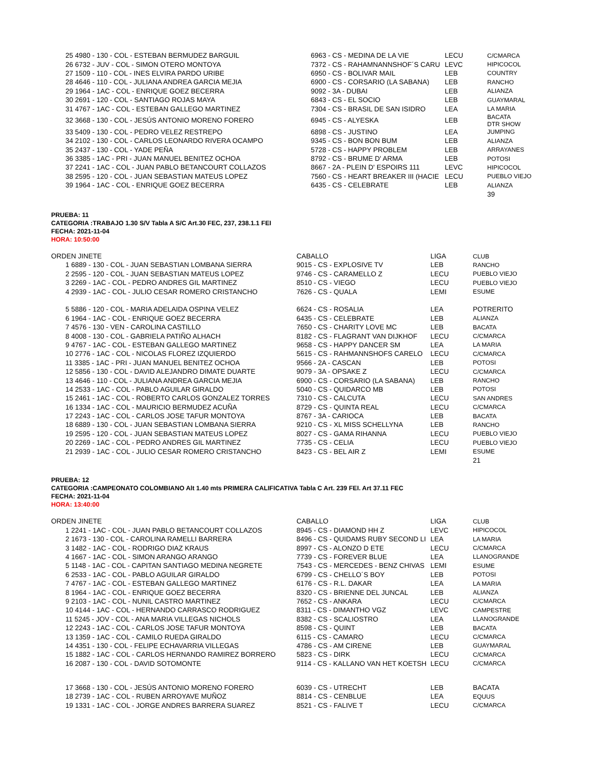| 25 4980 - 130 - COL - ESTEBAN BERMUDEZ BARGUIL | 6963 - CS - MEDINA DE LA VIE | LECU | C/CMARCA |
| 26 6732 - JUV - COL - SIMON OTERO MONTOYA | 7372 - CS - RAHAMNANNSHOF´S CARU | LEVC | HIPICOCOL |
| 27 1509 - 110 - COL - INES ELVIRA PARDO URIBE | 6950 - CS - BOLIVAR MAIL | LEB | COUNTRY |
| 28 4646 - 110 - COL - JULIANA ANDREA GARCIA MEJIA | 6900 - CS - CORSARIO (LA SABANA) | LEB | RANCHO |
| 29 1964 - 1AC - COL - ENRIQUE GOEZ BECERRA | 9092 - 3A - DUBAI | LEB | ALIANZA |
| 30 2691 - 120 - COL - SANTIAGO ROJAS MAYA | 6843 - CS - EL SOCIO | LEB | GUAYMARAL |
| 31 4767 - 1AC - COL - ESTEBAN GALLEGO MARTINEZ | 7304 - CS - BRASIL DE SAN ISIDRO | LEA | LA MARIA |
| 32 3668 - 130 - COL - JESÚS ANTONIO MORENO FORERO | 6945 - CS - ALYESKA | LEB | BACATA DTR SHOW |
| 33 5409 - 130 - COL - PEDRO VELEZ RESTREPO | 6898 - CS - JUSTINO | LEA | JUMPING |
| 34 2102 - 130 - COL - CARLOS LEONARDO RIVERA OCAMPO | 9345 - CS - BON BON BUM | LEB | ALIANZA |
| 35 2437 - 130 - COL - YADE PEÑA | 5728 - CS - HAPPY PROBLEM | LEB | ARRAYANES |
| 36 3385 - 1AC - PRI - JUAN MANUEL BENITEZ OCHOA | 8792 - CS - BRUME D' ARMA | LEB | POTOSI |
| 37 2241 - 1AC - COL - JUAN PABLO BETANCOURT COLLAZOS | 8667 - 2A - PLEIN D' ESPOIRS 111 | LEVC | HIPICOCOL |
| 38 2595 - 120 - COL - JUAN SEBASTIAN MATEUS LOPEZ | 7560 - CS - HEART BREAKER III (HACIE | LECU | PUEBLO VIEJO |
| 39 1964 - 1AC - COL - ENRIQUE GOEZ BECERRA | 6435 - CS - CELEBRATE | LEB | ALIANZA |
| | | | 39 |
PRUEBA: 11
CATEGORIA :TRABAJO 1.30 S/V Tabla A S/C Art.30 FEC, 237, 238.1.1 FEI
FECHA: 2021-11-04
HORA: 10:50:00
| ORDEN JINETE | CABALLO | LIGA | CLUB |
| --- | --- | --- | --- |
| 1 6889 - 130 - COL - JUAN SEBASTIAN LOMBANA SIERRA | 9015 - CS - EXPLOSIVE TV | LEB | RANCHO |
| 2 2595 - 120 - COL - JUAN SEBASTIAN MATEUS LOPEZ | 9746 - CS - CARAMELLO Z | LECU | PUEBLO VIEJO |
| 3 2269 - 1AC - COL - PEDRO ANDRES GIL MARTINEZ | 8510 - CS - VIEGO | LECU | PUEBLO VIEJO |
| 4 2939 - 1AC - COL - JULIO CESAR ROMERO CRISTANCHO | 7626 - CS - QUALA | LEMI | ESUME |
| 5 5886 - 120 - COL - MARIA ADELAIDA OSPINA VELEZ | 6624 - CS - ROSALIA | LEA | POTRERITO |
| 6 1964 - 1AC - COL - ENRIQUE GOEZ BECERRA | 6435 - CS - CELEBRATE | LEB | ALIANZA |
| 7 4576 - 130 - VEN - CAROLINA CASTILLO | 7650 - CS - CHARITY LOVE MC | LEB | BACATA |
| 8 4008 - 130 - COL - GABRIELA PATIÑO ALHACH | 8182 - CS - FLAGRANT VAN DIJKHOF | LECU | C/CMARCA |
| 9 4767 - 1AC - COL - ESTEBAN GALLEGO MARTINEZ | 9658 - CS - HAPPY DANCER SM | LEA | LA MARIA |
| 10 2776 - 1AC - COL - NICOLAS FLOREZ IZQUIERDO | 5615 - CS - RAHMANNSHOFS CARELO | LECU | C/CMARCA |
| 11 3385 - 1AC - PRI - JUAN MANUEL BENITEZ OCHOA | 9566 - 2A - CASCAN | LEB | POTOSI |
| 12 5856 - 130 - COL - DAVID ALEJANDRO DIMATE DUARTE | 9079 - 3A - OPSAKE Z | LECU | C/CMARCA |
| 13 4646 - 110 - COL - JULIANA ANDREA GARCIA MEJIA | 6900 - CS - CORSARIO (LA SABANA) | LEB | RANCHO |
| 14 2533 - 1AC - COL - PABLO AGUILAR GIRALDO | 5040 - CS - QUIDARCO MB | LEB | POTOSI |
| 15 2461 - 1AC - COL - ROBERTO CARLOS GONZALEZ TORRES | 7310 - CS - CALCUTA | LECU | SAN ANDRES |
| 16 1334 - 1AC - COL - MAURICIO BERMUDEZ ACUÑA | 8729 - CS - QUINTA REAL | LECU | C/CMARCA |
| 17 2243 - 1AC - COL - CARLOS JOSE TAFUR MONTOYA | 8767 - 3A - CARIOCA | LEB | BACATA |
| 18 6889 - 130 - COL - JUAN SEBASTIAN LOMBANA SIERRA | 9210 - CS - XL MISS SCHELLYNA | LEB | RANCHO |
| 19 2595 - 120 - COL - JUAN SEBASTIAN MATEUS LOPEZ | 8027 - CS - GAMA RIHANNA | LECU | PUEBLO VIEJO |
| 20 2269 - 1AC - COL - PEDRO ANDRES GIL MARTINEZ | 7735 - CS - CELIA | LECU | PUEBLO VIEJO |
| 21 2939 - 1AC - COL - JULIO CESAR ROMERO CRISTANCHO | 8423 - CS - BEL AIR Z | LEMI | ESUME |
| | | | 21 |
PRUEBA: 12
CATEGORIA :CAMPEONATO COLOMBIANO Alt 1.40 mts PRIMERA CALIFICATIVA Tabla C Art. 239 FEI. Art 37.11 FEC
FECHA: 2021-11-04
HORA: 13:40:00
| ORDEN JINETE | CABALLO | LIGA | CLUB |
| --- | --- | --- | --- |
| 1 2241 - 1AC - COL - JUAN PABLO BETANCOURT COLLAZOS | 8945 - CS - DIAMOND HH Z | LEVC | HIPICOCOL |
| 2 1673 - 130 - COL - CAROLINA RAMELLI BARRERA | 8496 - CS - QUIDAMS RUBY SECOND LI | LEA | LA MARIA |
| 3 1482 - 1AC - COL - RODRIGO DIAZ KRAUS | 8997 - CS - ALONZO D ETE | LECU | C/CMARCA |
| 4 1667 - 1AC - COL - SIMON ARANGO ARANGO | 7739 - CS - FOREVER BLUE | LEA | LLANOGRANDE |
| 5 1148 - 1AC - COL - CAPITAN SANTIAGO MEDINA NEGRETE | 7543 - CS - MERCEDES - BENZ CHIVAS | LEMI | ESUME |
| 6 2533 - 1AC - COL - PABLO AGUILAR GIRALDO | 6799 - CS - CHELLO´S BOY | LEB | POTOSI |
| 7 4767 - 1AC - COL - ESTEBAN GALLEGO MARTINEZ | 6176 - CS - R.L. DAKAR | LEA | LA MARIA |
| 8 1964 - 1AC - COL - ENRIQUE GOEZ BECERRA | 8320 - CS - BRIENNE DEL JUNCAL | LEB | ALIANZA |
| 9 2103 - 1AC - COL - NUNIL CASTRO MARTINEZ | 7652 - CS - ANKARA | LECU | C/CMARCA |
| 10 4144 - 1AC - COL - HERNANDO CARRASCO RODRIGUEZ | 8311 - CS - DIMANTHO VGZ | LEVC | CAMPESTRE |
| 11 5245 - JOV - COL - ANA MARIA VILLEGAS NICHOLS | 8382 - CS - SCALIOSTRO | LEA | LLANOGRANDE |
| 12 2243 - 1AC - COL - CARLOS JOSE TAFUR MONTOYA | 8598 - CS - QUINT | LEB | BACATA |
| 13 1359 - 1AC - COL - CAMILO RUEDA GIRALDO | 6115 - CS - CAMARO | LECU | C/CMARCA |
| 14 4351 - 130 - COL - FELIPE ECHAVARRIA VILLEGAS | 4786 - CS - AM CIRENE | LEB | GUAYMARAL |
| 15 1882 - 1AC - COL - CARLOS HERNANDO RAMIREZ BORRERO | 5823 - CS - DIRK | LECU | C/CMARCA |
| 16 2087 - 130 - COL - DAVID SOTOMONTE | 9114 - CS - KALLANO VAN HET KOETSH | LECU | C/CMARCA |
| 17 3668 - 130 - COL - JESÚS ANTONIO MORENO FORERO | 6039 - CS - UTRECHT | LEB | BACATA |
| 18 2739 - 1AC - COL - RUBEN ARROYAVE MUÑOZ | 8814 - CS - CENBLUE | LEA | EQUUS |
| 19 1331 - 1AC - COL - JORGE ANDRES BARRERA SUAREZ | 8521 - CS - FALIVE T | LECU | C/CMARCA |